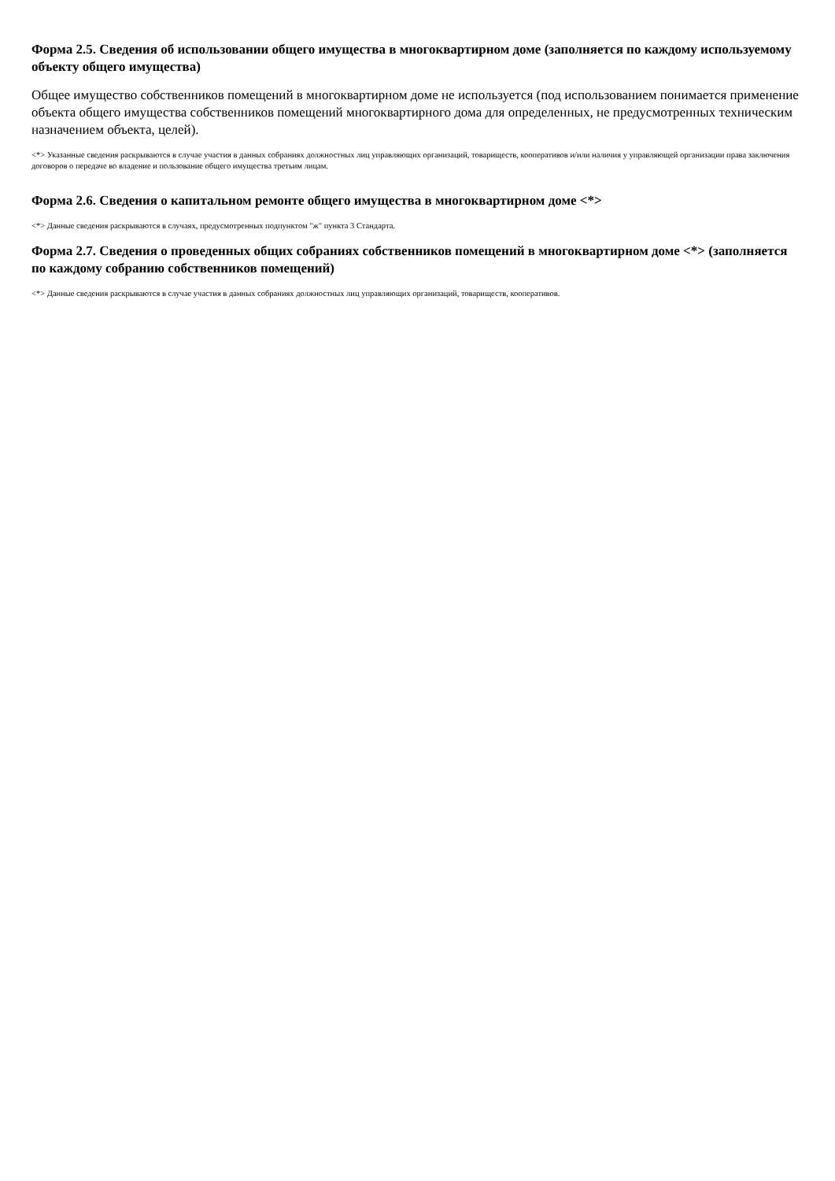Форма 2.5. Сведения об использовании общего имущества в многоквартирном доме (заполняется по каждому используемому объекту общего имущества)
Общее имущество собственников помещений в многоквартирном доме не используется (под использованием понимается применение объекта общего имущества собственников помещений многоквартирного дома для определенных, не предусмотренных техническим назначением объекта, целей).
<*> Указанные сведения раскрываются в случае участия в данных собраниях должностных лиц управляющих организаций, товариществ, кооперативов и/или наличия у управляющей организации права заключения договоров о передаче во владение и пользование общего имущества третьим лицам.
Форма 2.6. Сведения о капитальном ремонте общего имущества в многоквартирном доме <*>
<*> Данные сведения раскрываются в случаях, предусмотренных подпунктом "ж" пункта 3 Стандарта.
Форма 2.7. Сведения о проведенных общих собраниях собственников помещений в многоквартирном доме <*> (заполняется по каждому собранию собственников помещений)
<*> Данные сведения раскрываются в случае участия в данных собраниях должностных лиц управляющих организаций, товариществ, кооперативов.